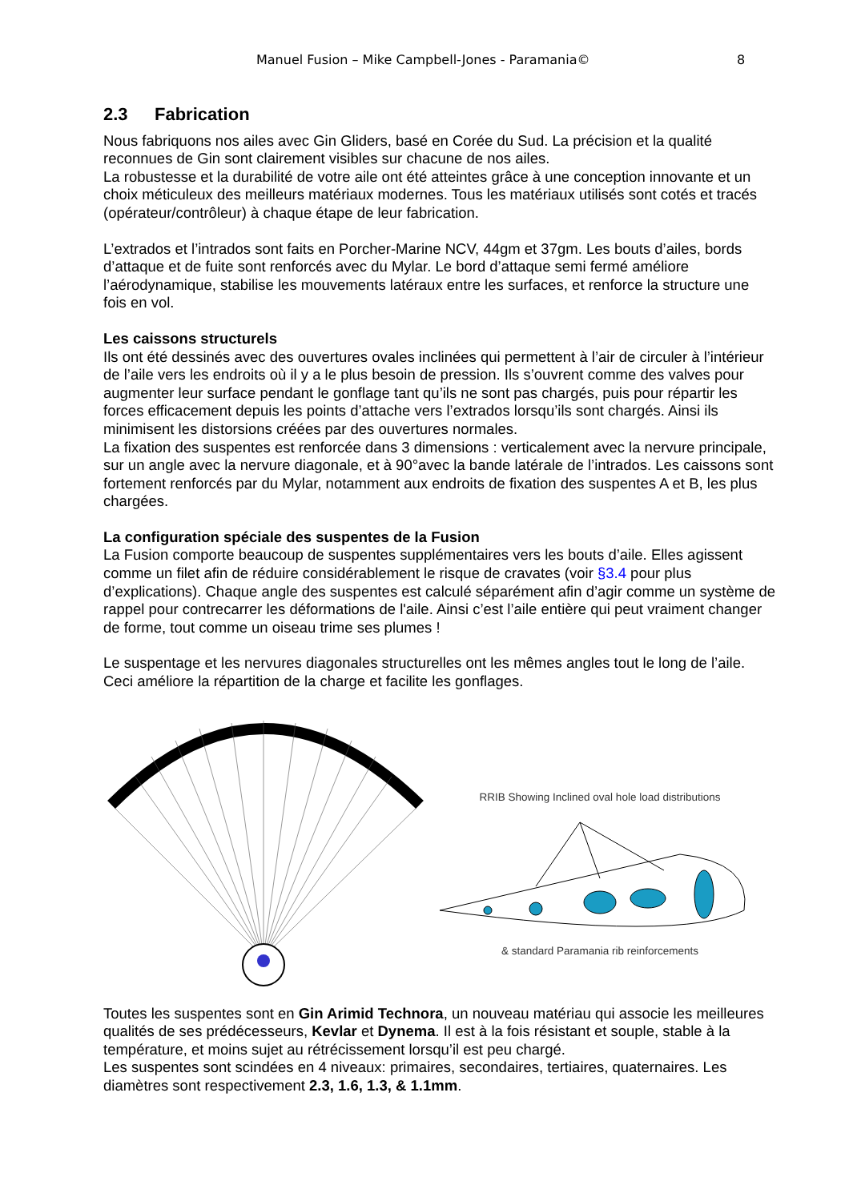Manuel Fusion – Mike Campbell-Jones - Paramania© 8
2.3 Fabrication
Nous fabriquons nos ailes avec Gin Gliders, basé en Corée du Sud. La précision et la qualité reconnues de Gin sont clairement visibles sur chacune de nos ailes.
La robustesse et la durabilité de votre aile ont été atteintes grâce à une conception innovante et un choix méticuleux des meilleurs matériaux modernes. Tous les matériaux utilisés sont cotés et tracés (opérateur/contrôleur) à chaque étape de leur fabrication.
L’extrados et l’intrados sont faits en Porcher-Marine NCV, 44gm et 37gm. Les bouts d’ailes, bords d’attaque et de fuite sont renforcés avec du Mylar. Le bord d’attaque semi fermé améliore l’aérodynamique, stabilise les mouvements latéraux entre les surfaces, et renforce la structure une fois en vol.
Les caissons structurels
Ils ont été dessinés avec des ouvertures ovales inclinées qui permettent à l’air de circuler à l’intérieur de l’aile vers les endroits où il y a le plus besoin de pression. Ils s’ouvrent comme des valves pour augmenter leur surface pendant le gonflage tant qu’ils ne sont pas chargés, puis pour répartir les forces efficacement depuis les points d’attache vers l’extrados lorsqu’ils sont chargés. Ainsi ils minimisent les distorsions créées par des ouvertures normales.
La fixation des suspentes est renforcée dans 3 dimensions : verticalement avec la nervure principale, sur un angle avec la nervure diagonale, et à 90°avec la bande latérale de l’intrados. Les caissons sont fortement renforcés par du Mylar, notamment aux endroits de fixation des suspentes A et B, les plus chargées.
La configuration spéciale des suspentes de la Fusion
La Fusion comporte beaucoup de suspentes supplémentaires vers les bouts d’aile. Elles agissent comme un filet afin de réduire considérablement le risque de cravates (voir §3.4 pour plus d’explications). Chaque angle des suspentes est calculé séparément afin d’agir comme un système de rappel pour contrecarrer les déformations de l'aile. Ainsi c’est l’aile entière qui peut vraiment changer de forme, tout comme un oiseau trime ses plumes !
Le suspentage et les nervures diagonales structurelles ont les mêmes angles tout le long de l’aile. Ceci améliore la répartition de la charge et facilite les gonflages.
RRIB Showing Inclined oval hole load distributions
& standard Paramania rib reinforcements
Toutes les suspentes sont en Gin Arimid Technora, un nouveau matériau qui associe les meilleures qualités de ses prédécesseurs, Kevlar et Dynema. Il est à la fois résistant et souple, stable à la température, et moins sujet au rétrécissement lorsqu’il est peu chargé.
Les suspentes sont scindées en 4 niveaux: primaires, secondaires, tertiaires, quaternaires. Les diamètres sont respectivement 2.3, 1.6, 1.3, & 1.1mm.